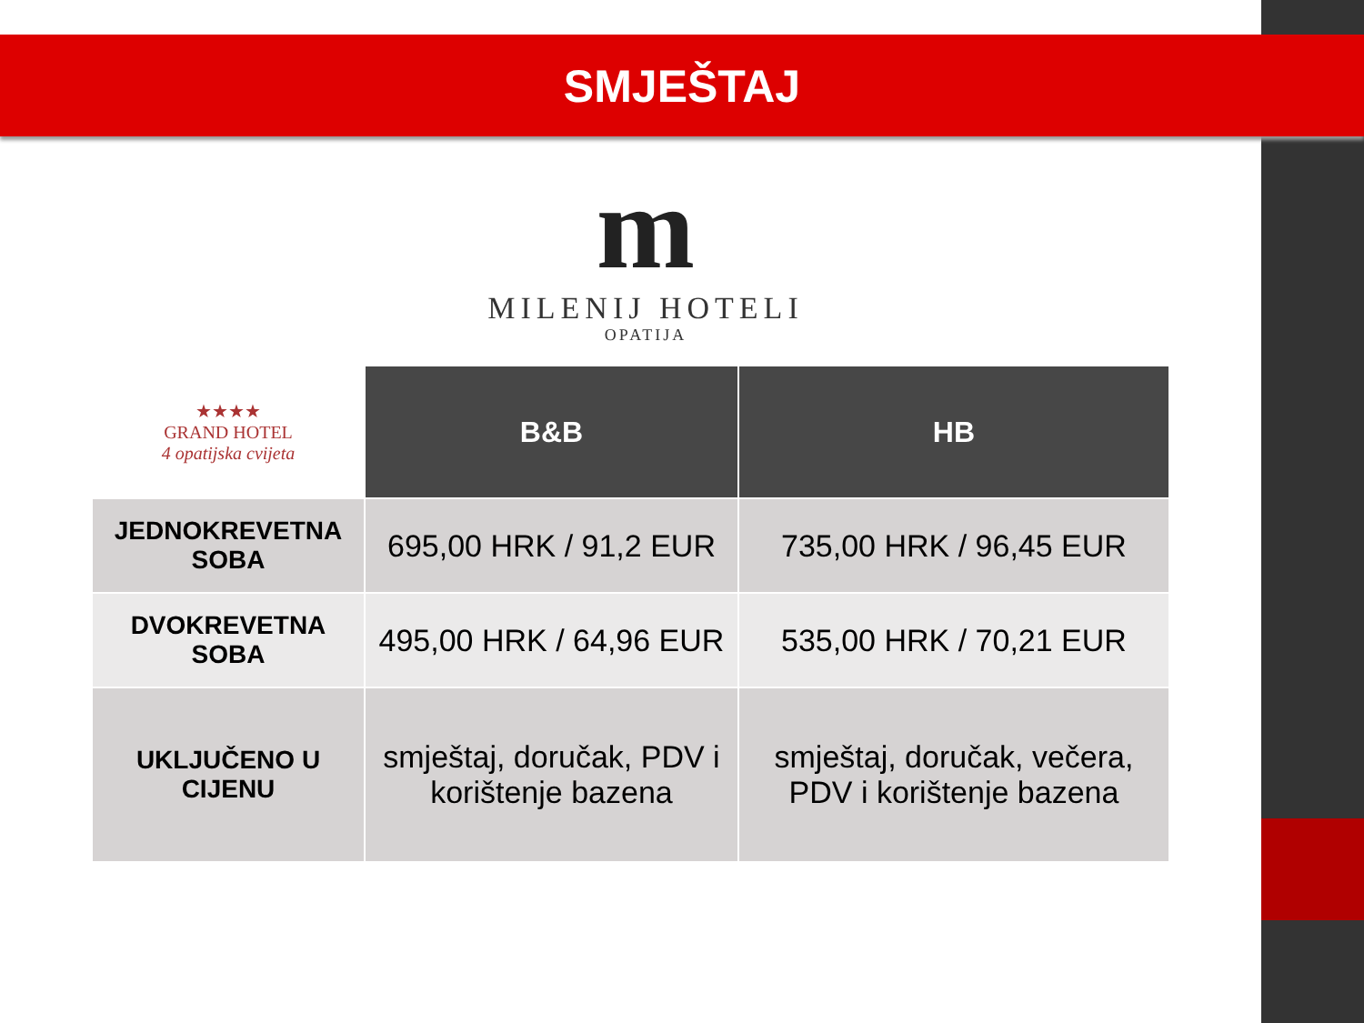SMJEŠTAJ
m
MILENIJ HOTELI
OPATIJA
| ★★★★ GRAND HOTEL 4 opatijska cvijeta | B&B | HB |
| --- | --- | --- |
| JEDNOKREVETNA SOBA | 695,00 HRK / 91,2 EUR | 735,00 HRK / 96,45 EUR |
| DVOKREVETNA SOBA | 495,00 HRK / 64,96 EUR | 535,00 HRK / 70,21 EUR |
| UKLJUČENO U CIJENU | smještaj, doručak, PDV i korištenje bazena | smještaj, doručak, večera, PDV i korištenje bazena |